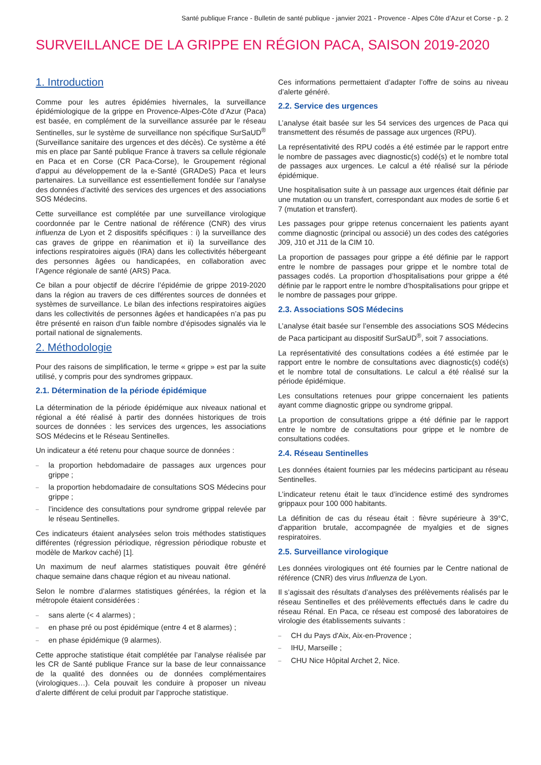Santé publique France - Bulletin de santé publique - janvier 2021 - Provence - Alpes Côte d’Azur et Corse - p. 2
SURVEILLANCE DE LA GRIPPE EN RÉGION PACA, SAISON 2019-2020
1. Introduction
Comme pour les autres épidémies hivernales, la surveillance épidémiologique de la grippe en Provence-Alpes-Côte d’Azur (Paca) est basée, en complément de la surveillance assurée par le réseau Sentinelles, sur le système de surveillance non spécifique SurSaUD<sup>®</sup> (Surveillance sanitaire des urgences et des décès). Ce système a été mis en place par Santé publique France à travers sa cellule régionale en Paca et en Corse (CR Paca-Corse), le Groupement régional d'appui au développement de la e-Santé (GRADeS) Paca et leurs partenaires. La surveillance est essentiellement fondée sur l’analyse des données d’activité des services des urgences et des associations SOS Médecins.
Cette surveillance est complétée par une surveillance virologique coordonnée par le Centre national de référence (CNR) des virus influenza de Lyon et 2 dispositifs spécifiques : i) la surveillance des cas graves de grippe en réanimation et ii) la surveillance des infections respiratoires aiguës (IRA) dans les collectivités hébergeant des personnes âgées ou handicapées, en collaboration avec l’Agence régionale de santé (ARS) Paca.
Ce bilan a pour objectif de décrire l’épidémie de grippe 2019-2020 dans la région au travers de ces différentes sources de données et systèmes de surveillance. Le bilan des infections respiratoires aigües dans les collectivités de personnes âgées et handicapées n’a pas pu être présenté en raison d’un faible nombre d’épisodes signalés via le portail national de signalements.
2. Méthodologie
Pour des raisons de simplification, le terme « grippe » est par la suite utilisé, y compris pour des syndromes grippaux.
2.1. Détermination de la période épidémique
La détermination de la période épidémique aux niveaux national et régional a été réalisé à partir des données historiques de trois sources de données : les services des urgences, les associations SOS Médecins et le Réseau Sentinelles.
Un indicateur a été retenu pour chaque source de données :
– la proportion hebdomadaire de passages aux urgences pour grippe ;
– la proportion hebdomadaire de consultations SOS Médecins pour grippe ;
– l’incidence des consultations pour syndrome grippal relevée par le réseau Sentinelles.
Ces indicateurs étaient analysées selon trois méthodes statistiques différentes (régression périodique, régression périodique robuste et modèle de Markov caché) [1].
Un maximum de neuf alarmes statistiques pouvait être généré chaque semaine dans chaque région et au niveau national.
Selon le nombre d’alarmes statistiques générées, la région et la métropole étaient considérées :
– sans alerte (< 4 alarmes) ;
– en phase pré ou post épidémique (entre 4 et 8 alarmes) ;
– en phase épidémique (9 alarmes).
Cette approche statistique était complétée par l’analyse réalisée par les CR de Santé publique France sur la base de leur connaissance de la qualité des données ou de données complémentaires (virologiques…). Cela pouvait les conduire à proposer un niveau d’alerte différent de celui produit par l’approche statistique.
Ces informations permettaient d’adapter l’offre de soins au niveau d’alerte généré.
2.2. Service des urgences
L’analyse était basée sur les 54 services des urgences de Paca qui transmettent des résumés de passage aux urgences (RPU).
La représentativité des RPU codés a été estimée par le rapport entre le nombre de passages avec diagnostic(s) codé(s) et le nombre total de passages aux urgences. Le calcul a été réalisé sur la période épidémique.
Une hospitalisation suite à un passage aux urgences était définie par une mutation ou un transfert, correspondant aux modes de sortie 6 et 7 (mutation et transfert).
Les passages pour grippe retenus concernaient les patients ayant comme diagnostic (principal ou associé) un des codes des catégories J09, J10 et J11 de la CIM 10.
La proportion de passages pour grippe a été définie par le rapport entre le nombre de passages pour grippe et le nombre total de passages codés. La proportion d’hospitalisations pour grippe a été définie par le rapport entre le nombre d’hospitalisations pour grippe et le nombre de passages pour grippe.
2.3. Associations SOS Médecins
L’analyse était basée sur l’ensemble des associations SOS Médecins de Paca participant au dispositif SurSaUD<sup>®</sup>, soit 7 associations.
La représentativité des consultations codées a été estimée par le rapport entre le nombre de consultations avec diagnostic(s) codé(s) et le nombre total de consultations. Le calcul a été réalisé sur la période épidémique.
Les consultations retenues pour grippe concernaient les patients ayant comme diagnostic grippe ou syndrome grippal.
La proportion de consultations grippe a été définie par le rapport entre le nombre de consultations pour grippe et le nombre de consultations codées.
2.4. Réseau Sentinelles
Les données étaient fournies par les médecins participant au réseau Sentinelles.
L’indicateur retenu était le taux d’incidence estimé des syndromes grippaux pour 100 000 habitants.
La définition de cas du réseau était : fièvre supérieure à 39°C, d'apparition brutale, accompagnée de myalgies et de signes respiratoires.
2.5. Surveillance virologique
Les données virologiques ont été fournies par le Centre national de référence (CNR) des virus Influenza de Lyon.
Il s’agissait des résultats d’analyses des prélèvements réalisés par le réseau Sentinelles et des prélèvements effectués dans le cadre du réseau Rénal. En Paca, ce réseau est composé des laboratoires de virologie des établissements suivants :
– CH du Pays d'Aix, Aix-en-Provence ;
– IHU, Marseille ;
– CHU Nice Hôpital Archet 2, Nice.